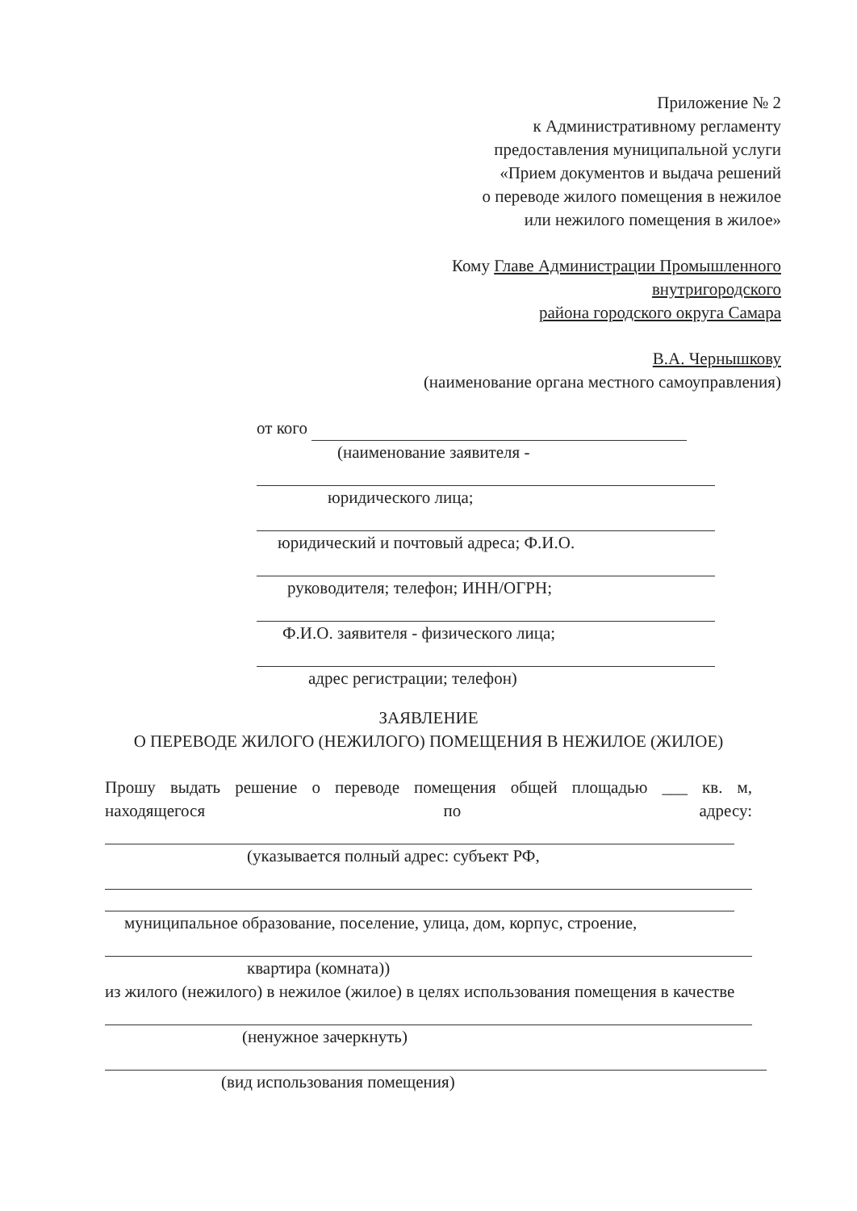Приложение № 2
к Административному регламенту
предоставления муниципальной услуги
«Прием документов и выдача решений
о переводе жилого помещения в нежилое
или нежилого помещения в жилое»
Кому Главе Администрации Промышленного
внутригородского
района городского округа Самара
В.А. Чернышкову
(наименование органа местного самоуправления)
от кого
(наименование заявителя -
юридического лица;
юридический и почтовый адреса; Ф.И.О.
руководителя; телефон; ИНН/ОГРН;
Ф.И.О. заявителя - физического лица;
адрес регистрации; телефон)
ЗАЯВЛЕНИЕ
О ПЕРЕВОДЕ ЖИЛОГО (НЕЖИЛОГО) ПОМЕЩЕНИЯ В НЕЖИЛОЕ (ЖИЛОЕ)
Прошу выдать решение о переводе помещения общей площадью ___ кв. м, находящегося по адресу:
(указывается полный адрес: субъект РФ,
муниципальное образование, поселение, улица, дом, корпус, строение,
квартира (комната))
из жилого (нежилого) в нежилое (жилое) в целях использования помещения в качестве
(ненужное зачеркнуть)
(вид использования помещения)